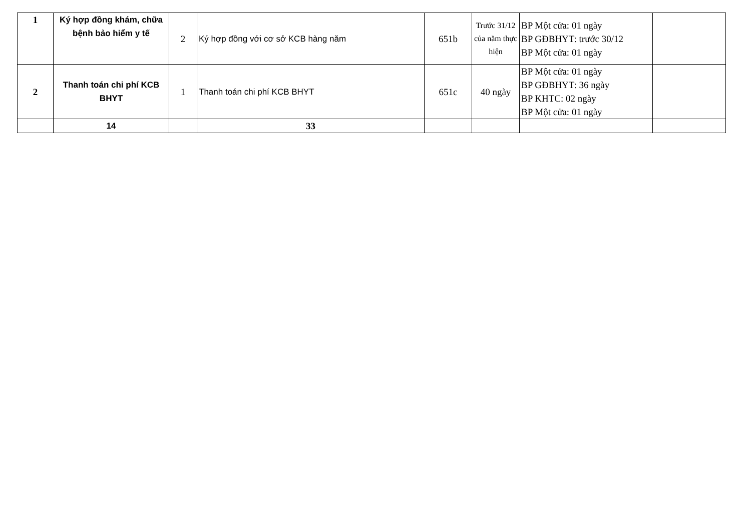| 1 | Ký hợp đồng khám, chữa bệnh bảo hiểm y tế | 2 | Ký hợp đồng với cơ sở KCB hàng năm | 651b | Trước 31/12 của năm thực hiện | BP Một cửa: 01 ngày BP GĐBHYT: trước 30/12 BP Một cửa: 01 ngày | |
| 2 | Thanh toán chi phí KCB BHYT | 1 | Thanh toán chi phí KCB BHYT | 651c | 40 ngày | BP Một cửa: 01 ngày BP GĐBHYT: 36 ngày BP KHTC: 02 ngày BP Một cửa: 01 ngày | |
| | 14 | | 33 | | | | |